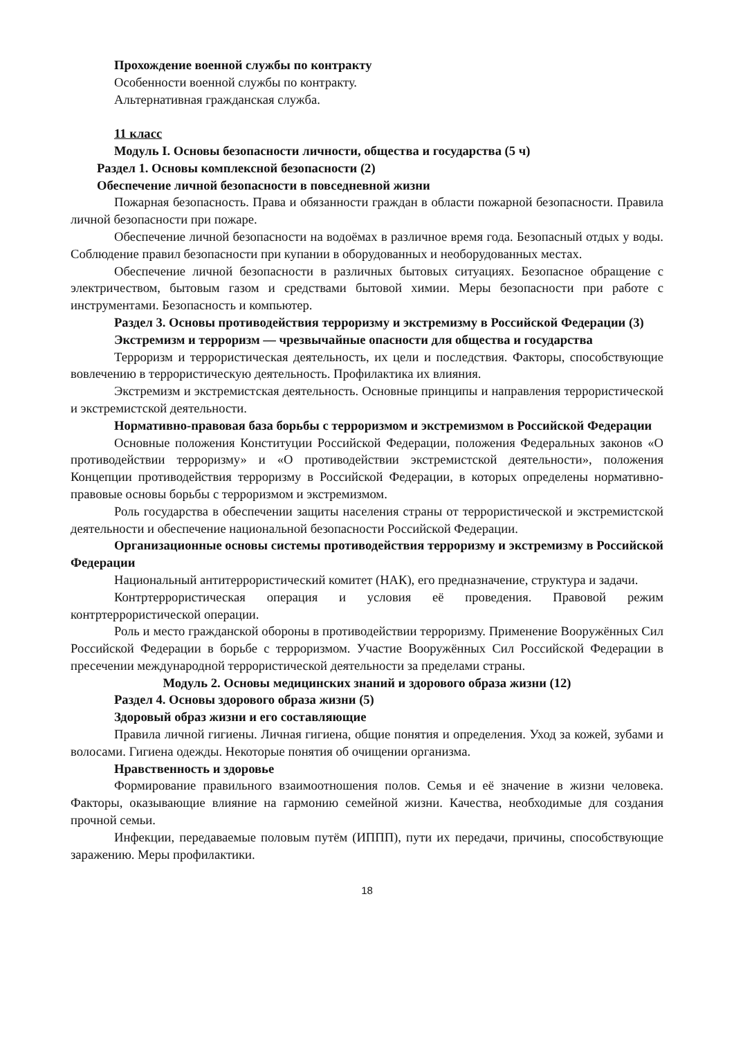Прохождение военной службы по контракту
Особенности военной службы по контракту.
Альтернативная гражданская служба.
11 класс
Модуль I. Основы безопасности личности, общества и государства (5 ч)
Раздел 1. Основы комплексной безопасности (2)
Обеспечение личной безопасности в повседневной жизни
Пожарная безопасность. Права и обязанности граждан в области пожарной безопасности. Правила личной безопасности при пожаре.
Обеспечение личной безопасности на водоёмах в различное время года. Безопасный отдых у воды. Соблюдение правил безопасности при купании в оборудованных и необорудованных местах.
Обеспечение личной безопасности в различных бытовых ситуациях. Безопасное обращение с электричеством, бытовым газом и средствами бытовой химии. Меры безопасности при работе с инструментами. Безопасность и компьютер.
Раздел 3. Основы противодействия терроризму и экстремизму в Российской Федерации (3)
Экстремизм и терроризм — чрезвычайные опасности для общества и государства
Терроризм и террористическая деятельность, их цели и последствия. Факторы, способствующие вовлечению в террористическую деятельность. Профилактика их влияния.
Экстремизм и экстремистская деятельность. Основные принципы и направления террористической и экстремистской деятельности.
Нормативно-правовая база борьбы с терроризмом и экстремизмом в Российской Федерации
Основные положения Конституции Российской Федерации, положения Федеральных законов «О противодействии терроризму» и «О противодействии экстремистской деятельности», положения Концепции противодействия терроризму в Российской Федерации, в которых определены нормативно-правовые основы борьбы с терроризмом и экстремизмом.
Роль государства в обеспечении защиты населения страны от террористической и экстремистской деятельности и обеспечение национальной безопасности Российской Федерации.
Организационные основы системы противодействия терроризму и экстремизму в Российской Федерации
Национальный антитеррористический комитет (НАК), его предназначение, структура и задачи.
Контртеррористическая операция и условия её проведения. Правовой режим контртеррористической операции.
Роль и место гражданской обороны в противодействии терроризму. Применение Вооружённых Сил Российской Федерации в борьбе с терроризмом. Участие Вооружённых Сил Российской Федерации в пресечении международной террористической деятельности за пределами страны.
Модуль 2. Основы медицинских знаний и здорового образа жизни (12)
Раздел 4. Основы здорового образа жизни (5)
Здоровый образ жизни и его составляющие
Правила личной гигиены. Личная гигиена, общие понятия и определения. Уход за кожей, зубами и волосами. Гигиена одежды. Некоторые понятия об очищении организма.
Нравственность и здоровье
Формирование правильного взаимоотношения полов. Семья и её значение в жизни человека. Факторы, оказывающие влияние на гармонию семейной жизни. Качества, необходимые для создания прочной семьи.
Инфекции, передаваемые половым путём (ИППП), пути их передачи, причины, способствующие заражению. Меры профилактики.
18